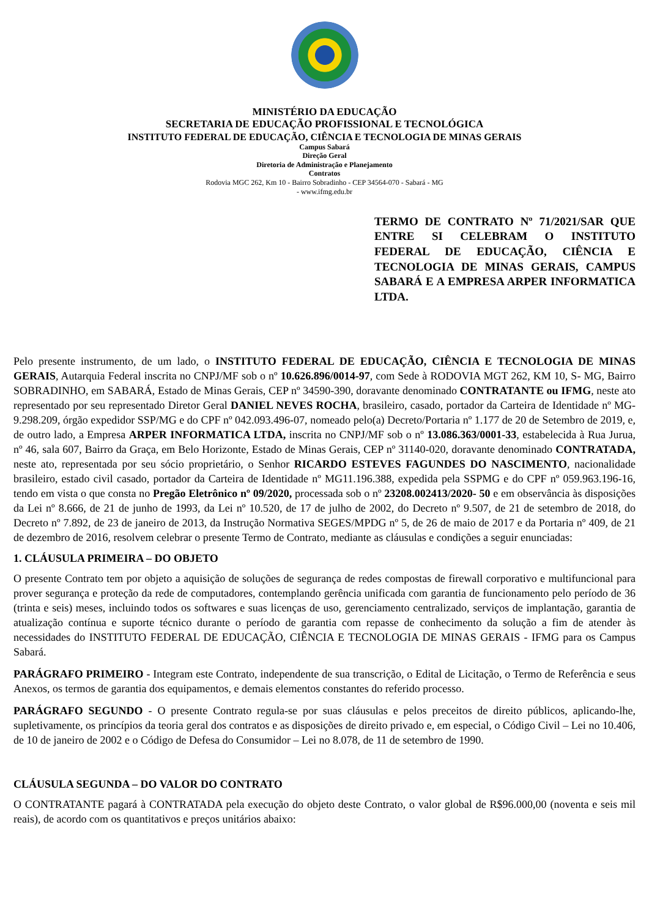MINISTÉRIO DA EDUCAÇÃO
SECRETARIA DE EDUCAÇÃO PROFISSIONAL E TECNOLÓGICA
INSTITUTO FEDERAL DE EDUCAÇÃO, CIÊNCIA E TECNOLOGIA DE MINAS GERAIS
Campus Sabará
Direção Geral
Diretoria de Administração e Planejamento
Contratos
Rodovia MGC 262, Km 10 - Bairro Sobradinho - CEP 34564-070 - Sabará - MG
- www.ifmg.edu.br
TERMO DE CONTRATO Nº 71/2021/SAR QUE ENTRE SI CELEBRAM O INSTITUTO FEDERAL DE EDUCAÇÃO, CIÊNCIA E TECNOLOGIA DE MINAS GERAIS, CAMPUS SABARÁ E A EMPRESA ARPER INFORMATICA LTDA.
Pelo presente instrumento, de um lado, o INSTITUTO FEDERAL DE EDUCAÇÃO, CIÊNCIA E TECNOLOGIA DE MINAS GERAIS, Autarquia Federal inscrita no CNPJ/MF sob o nº 10.626.896/0014-97, com Sede à RODOVIA MGT 262, KM 10, S- MG, Bairro SOBRADINHO, em SABARÁ, Estado de Minas Gerais, CEP nº 34590-390, doravante denominado CONTRATANTE ou IFMG, neste ato representado por seu representado Diretor Geral DANIEL NEVES ROCHA, brasileiro, casado, portador da Carteira de Identidade nº MG-9.298.209, órgão expedidor SSP/MG e do CPF nº 042.093.496-07, nomeado pelo(a) Decreto/Portaria nº 1.177 de 20 de Setembro de 2019, e, de outro lado, a Empresa ARPER INFORMATICA LTDA, inscrita no CNPJ/MF sob o nº 13.086.363/0001-33, estabelecida à Rua Jurua, nº 46, sala 607, Bairro da Graça, em Belo Horizonte, Estado de Minas Gerais, CEP nº 31140-020, doravante denominado CONTRATADA, neste ato, representada por seu sócio proprietário, o Senhor RICARDO ESTEVES FAGUNDES DO NASCIMENTO, nacionalidade brasileiro, estado civil casado, portador da Carteira de Identidade nº MG11.196.388, expedida pela SSPMG e do CPF nº 059.963.196-16, tendo em vista o que consta no Pregão Eletrônico nº 09/2020, processada sob o nº 23208.002413/2020- 50 e em observância às disposições da Lei nº 8.666, de 21 de junho de 1993, da Lei nº 10.520, de 17 de julho de 2002, do Decreto nº 9.507, de 21 de setembro de 2018, do Decreto nº 7.892, de 23 de janeiro de 2013, da Instrução Normativa SEGES/MPDG nº 5, de 26 de maio de 2017 e da Portaria nº 409, de 21 de dezembro de 2016, resolvem celebrar o presente Termo de Contrato, mediante as cláusulas e condições a seguir enunciadas:
1. CLÁUSULA PRIMEIRA – DO OBJETO
O presente Contrato tem por objeto a aquisição de soluções de segurança de redes compostas de firewall corporativo e multifuncional para prover segurança e proteção da rede de computadores, contemplando gerência unificada com garantia de funcionamento pelo período de 36 (trinta e seis) meses, incluindo todos os softwares e suas licenças de uso, gerenciamento centralizado, serviços de implantação, garantia de atualização contínua e suporte técnico durante o período de garantia com repasse de conhecimento da solução a fim de atender às necessidades do INSTITUTO FEDERAL DE EDUCAÇÃO, CIÊNCIA E TECNOLOGIA DE MINAS GERAIS - IFMG para os Campus Sabará.
PARÁGRAFO PRIMEIRO - Integram este Contrato, independente de sua transcrição, o Edital de Licitação, o Termo de Referência e seus Anexos, os termos de garantia dos equipamentos, e demais elementos constantes do referido processo.
PARÁGRAFO SEGUNDO - O presente Contrato regula-se por suas cláusulas e pelos preceitos de direito públicos, aplicando-lhe, supletivamente, os princípios da teoria geral dos contratos e as disposições de direito privado e, em especial, o Código Civil – Lei no 10.406, de 10 de janeiro de 2002 e o Código de Defesa do Consumidor – Lei no 8.078, de 11 de setembro de 1990.
CLÁUSULA SEGUNDA – DO VALOR DO CONTRATO
O CONTRATANTE pagará à CONTRATADA pela execução do objeto deste Contrato, o valor global de R$96.000,00 (noventa e seis mil reais), de acordo com os quantitativos e preços unitários abaixo: